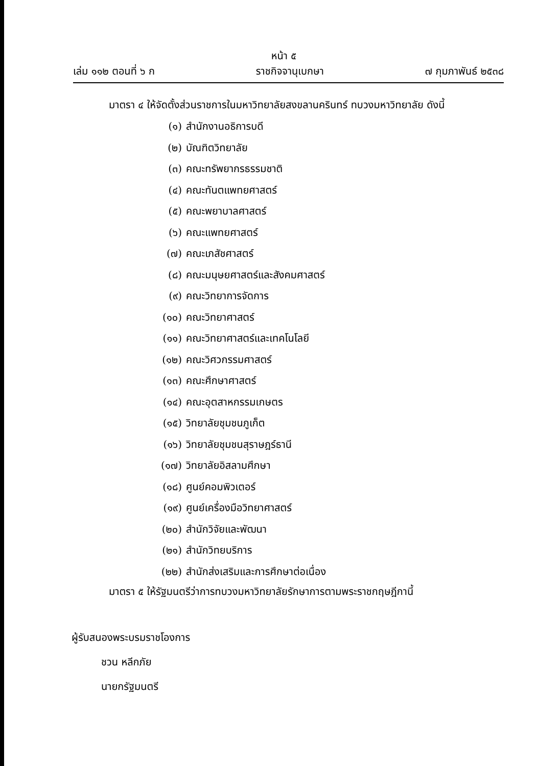หน้า ๕
เล่ม ๑๑๒ ตอนที่ ๖ ก ราชกิจจานุเบกษา ๗ กุมภาพันธ์ ๒๕๓๘
มาตรา ๔ ให้จัดตั้งส่วนราชการในมหาวิทยาลัยสงขลานครินทร์ ทบวงมหาวิทยาลัย ดังนี้
(๑) สำนักงานอธิการบดี
(๒) บัณฑิตวิทยาลัย
(๓) คณะทรัพยากรธรรมชาติ
(๔) คณะทันตแพทยศาสตร์
(๕) คณะพยาบาลศาสตร์
(๖) คณะแพทยศาสตร์
(๗) คณะเภสัชศาสตร์
(๘) คณะมนุษยศาสตร์และสังคมศาสตร์
(๙) คณะวิทยาการจัดการ
(๑๐) คณะวิทยาศาสตร์
(๑๑) คณะวิทยาศาสตร์และเทคโนโลยี
(๑๒) คณะวิศวกรรมศาสตร์
(๑๓) คณะศึกษาศาสตร์
(๑๔) คณะอุตสาหกรรมเกษตร
(๑๕) วิทยาลัยชุมชนภูเก็ต
(๑๖) วิทยาลัยชุมชนสุราษฎร์ธานี
(๑๗) วิทยาลัยอิสลามศึกษา
(๑๘) ศูนย์คอมพิวเตอร์
(๑๙) ศูนย์เครื่องมือวิทยาศาสตร์
(๒๐) สำนักวิจัยและพัฒนา
(๒๑) สำนักวิทยบริการ
(๒๒) สำนักส่งเสริมและการศึกษาต่อเนื่อง
มาตรา ๕ ให้รัฐมนตรีว่าการทบวงมหาวิทยาลัยรักษาการตามพระราชกฤษฎีกานี้
ผู้รับสนองพระบรมราชโองการ
ชวน หลีกภัย
นายกรัฐมนตรี